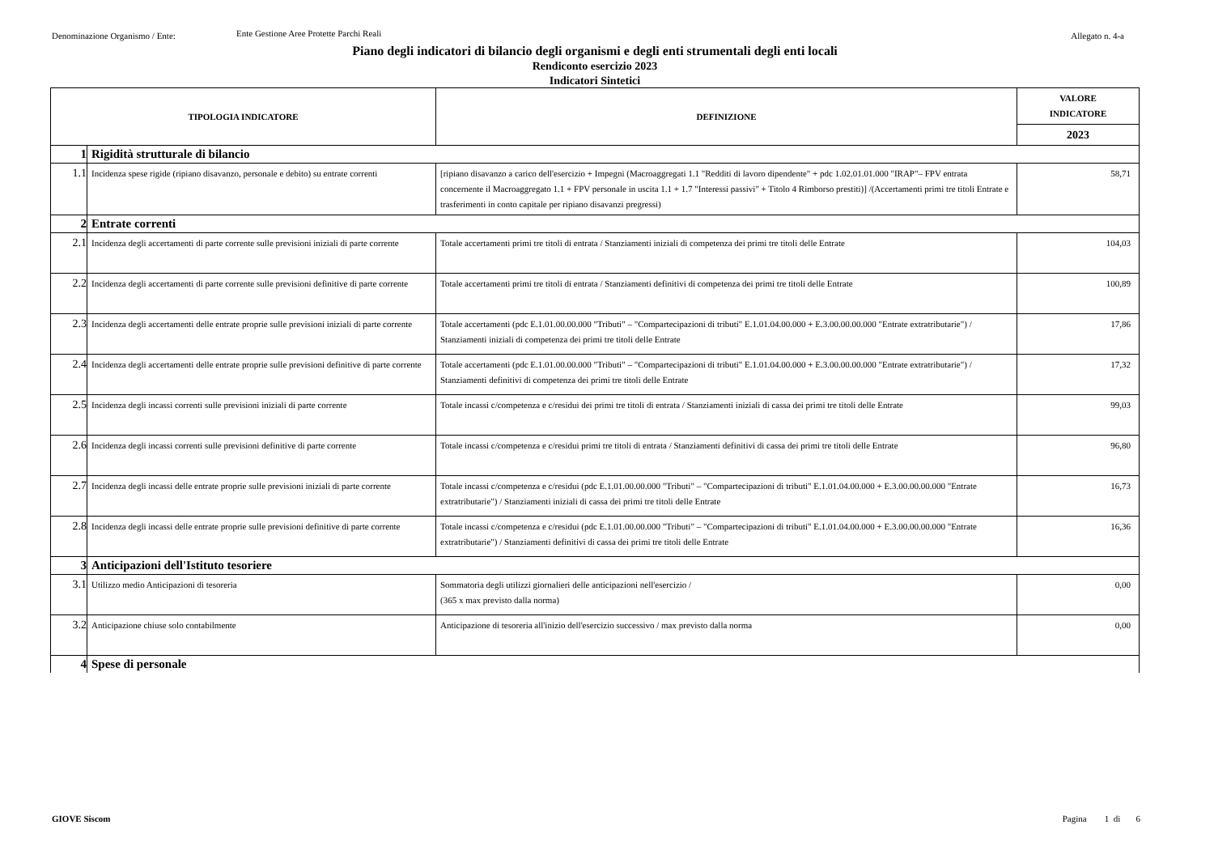Denominazione Organismo / Ente: Ente Gestione Aree Protette Parchi Reali Allegato n. 4-a
Piano degli indicatori di bilancio degli organismi e degli enti strumentali degli enti locali
Rendiconto esercizio 2023
Indicatori Sintetici
| TIPOLOGIA INDICATORE | | DEFINIZIONE | VALORE INDICATORE |
| --- | --- | --- | --- |
| | | | 2023 |
| 1 | Rigidità strutturale di bilancio | | |
| 1.1 | Incidenza spese rigide (ripiano disavanzo, personale e debito) su entrate correnti | [ripiano disavanzo a carico dell'esercizio + Impegni (Macroaggregati 1.1 "Redditi di lavoro dipendente" + pdc 1.02.01.01.000 "IRAP"– FPV entrata concernente il Macroaggregato 1.1 + FPV personale in uscita 1.1 + 1.7 "Interessi passivi" + Titolo 4 Rimborso prestiti)] /(Accertamenti primi tre titoli Entrate e trasferimenti in conto capitale per ripiano disavanzi pregressi) | 58,71 |
| 2 | Entrate correnti | | |
| 2.1 | Incidenza degli accertamenti di parte corrente sulle previsioni iniziali di parte corrente | Totale accertamenti primi tre titoli di entrata / Stanziamenti iniziali di competenza dei primi tre titoli delle Entrate | 104,03 |
| 2.2 | Incidenza degli accertamenti di parte corrente sulle previsioni definitive di parte corrente | Totale accertamenti primi tre titoli di entrata / Stanziamenti definitivi di competenza dei primi tre titoli delle Entrate | 100,89 |
| 2.3 | Incidenza degli accertamenti delle entrate proprie sulle previsioni iniziali di parte corrente | Totale accertamenti (pdc E.1.01.00.00.000 "Tributi" – "Compartecipazioni di tributi" E.1.01.04.00.000 + E.3.00.00.00.000 "Entrate extratributarie") / Stanziamenti iniziali di competenza dei primi tre titoli delle Entrate | 17,86 |
| 2.4 | Incidenza degli accertamenti delle entrate proprie sulle previsioni definitive di parte corrente | Totale accertamenti (pdc E.1.01.00.00.000 "Tributi" – "Compartecipazioni di tributi" E.1.01.04.00.000 + E.3.00.00.00.000 "Entrate extratributarie") / Stanziamenti definitivi di competenza dei primi tre titoli delle Entrate | 17,32 |
| 2.5 | Incidenza degli incassi correnti sulle previsioni iniziali di parte corrente | Totale incassi c/competenza e c/residui dei primi tre titoli di entrata / Stanziamenti iniziali di cassa dei primi tre titoli delle Entrate | 99,03 |
| 2.6 | Incidenza degli incassi correnti sulle previsioni definitive di parte corrente | Totale incassi c/competenza e c/residui primi tre titoli di entrata / Stanziamenti definitivi di cassa dei primi tre titoli delle Entrate | 96,80 |
| 2.7 | Incidenza degli incassi delle entrate proprie sulle previsioni iniziali di parte corrente | Totale incassi c/competenza e c/residui (pdc E.1.01.00.00.000 "Tributi" – "Compartecipazioni di tributi" E.1.01.04.00.000 + E.3.00.00.00.000 "Entrate extratributarie") / Stanziamenti iniziali di cassa dei primi tre titoli delle Entrate | 16,73 |
| 2.8 | Incidenza degli incassi delle entrate proprie sulle previsioni definitive di parte corrente | Totale incassi c/competenza e c/residui (pdc E.1.01.00.00.000 "Tributi" – "Compartecipazioni di tributi" E.1.01.04.00.000 + E.3.00.00.00.000 "Entrate extratributarie") / Stanziamenti definitivi di cassa dei primi tre titoli delle Entrate | 16,36 |
| 3 | Anticipazioni dell'Istituto tesoriere | | |
| 3.1 | Utilizzo medio Anticipazioni di tesoreria | Sommatoria degli utilizzi giornalieri delle anticipazioni nell'esercizio / (365 x max previsto dalla norma) | 0,00 |
| 3.2 | Anticipazione chiuse solo contabilmente | Anticipazione di tesoreria all'inizio dell'esercizio successivo / max previsto dalla norma | 0,00 |
| 4 | Spese di personale | | |
GIOVE Siscom Pagina 1 di 6